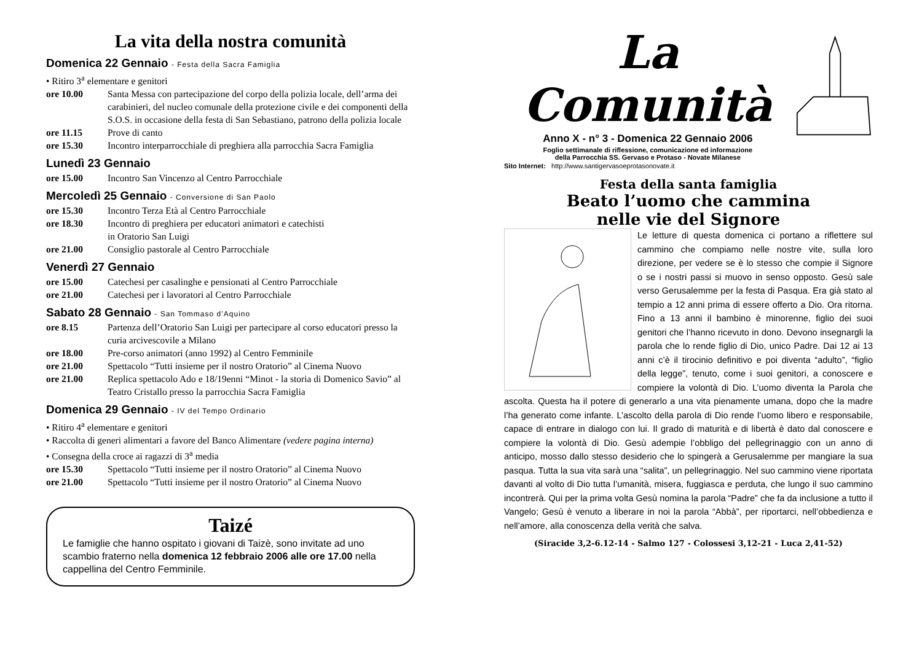La vita della nostra comunità
Domenica 22 Gennaio - Festa della Sacra Famiglia
• Ritiro 3<sup>a</sup> elementare e genitori
ore 10.00 Santa Messa con partecipazione del corpo della polizia locale, dell’arma dei carabinieri, del nucleo comunale della protezione civile e dei componenti della S.O.S. in occasione della festa di San Sebastiano, patrono della polizia locale
ore 11.15 Prove di canto
ore 15.30 Incontro interparrocchiale di preghiera alla parrocchia Sacra Famiglia
Lunedì 23 Gennaio
ore 15.00 Incontro San Vincenzo al Centro Parrocchiale
Mercoledì 25 Gennaio - Conversione di San Paolo
ore 15.30 Incontro Terza Età al Centro Parrocchiale
ore 18.30 Incontro di preghiera per educatori animatori e catechisti
in Oratorio San Luigi
ore 21.00 Consiglio pastorale al Centro Parrocchiale
Venerdì 27 Gennaio
ore 15.00 Catechesi per casalinghe e pensionati al Centro Parrocchiale
ore 21.00 Catechesi per i lavoratori al Centro Parrocchiale
Sabato 28 Gennaio - San Tommaso d’Aquino
ore 8.15 Partenza dell’Oratorio San Luigi per partecipare al corso educatori presso la curia arcivescovile a Milano
ore 18.00 Pre-corso animatori (anno 1992) al Centro Femminile
ore 21.00 Spettacolo “Tutti insieme per il nostro Oratorio” al Cinema Nuovo
ore 21.00 Replica spettacolo Ado e 18/19enni “Minot - la storia di Domenico Savio” al Teatro Cristallo presso la parrocchia Sacra Famiglia
Domenica 29 Gennaio - IV del Tempo Ordinario
• Ritiro 4<sup>a</sup> elementare e genitori
• Raccolta di generi alimentari a favore del Banco Alimentare (vedere pagina interna)
• Consegna della croce ai ragazzi di 3<sup>a</sup> media
ore 15.30 Spettacolo “Tutti insieme per il nostro Oratorio” al Cinema Nuovo
ore 21.00 Spettacolo “Tutti insieme per il nostro Oratorio” al Cinema Nuovo
Taizé
Le famiglie che hanno ospitato i giovani di Taizè, sono invitate ad uno scambio fraterno nella domenica 12 febbraio 2006 alle ore 17.00 nella cappellina del Centro Femminile.
La Comunità
Anno X - n° 3 - Domenica 22 Gennaio 2006
Foglio settimanale di riflessione, comunicazione ed informazione
della Parrocchia SS. Gervaso e Protaso - Novate Milanese
Sito Internet: http://www.santigervasoeprotasonovate.it
Festa della santa famiglia
Beato l’uomo che cammina
nelle vie del Signore
Le letture di questa domenica ci portano a riflettere sul cammino che compiamo nelle nostre vite, sulla loro direzione, per vedere se è lo stesso che compie il Signore o se i nostri passi si muovo in senso opposto. Gesù sale verso Gerusalemme per la festa di Pasqua. Era già stato al tempio a 12 anni prima di essere offerto a Dio. Ora ritorna. Fino a 13 anni il bambino è minorenne, figlio dei suoi genitori che l’hanno ricevuto in dono. Devono insegnargli la parola che lo rende figlio di Dio, unico Padre. Dai 12 ai 13 anni c’è il tirocinio definitivo e poi diventa “adulto”, “figlio della legge”, tenuto, come i suoi genitori, a conoscere e compiere la volontà di Dio. L’uomo diventa la Parola che ascolta. Questa ha il potere di generarlo a una vita pienamente umana, dopo che la madre l’ha generato come infante. L’ascolto della parola di Dio rende l’uomo libero e responsabile, capace di entrare in dialogo con lui. Il grado di maturità e di libertà è dato dal conoscere e compiere la volontà di Dio. Gesù adempie l’obbligo del pellegrinaggio con un anno di anticipo, mosso dallo stesso desiderio che lo spingerà a Gerusalemme per mangiare la sua pasqua. Tutta la sua vita sarà una “salita”, un pellegrinaggio. Nel suo cammino viene riportata davanti al volto di Dio tutta l’umanità, misera, fuggiasca e perduta, che lungo il suo cammino incontrerà. Qui per la prima volta Gesù nomina la parola “Padre” che fa da inclusione a tutto il Vangelo; Gesù è venuto a liberare in noi la parola “Abbà”, per riportarci, nell’obbedienza e nell’amore, alla conoscenza della verità che salva.
(Siracide 3,2-6.12-14 - Salmo 127 - Colossesi 3,12-21 - Luca 2,41-52)